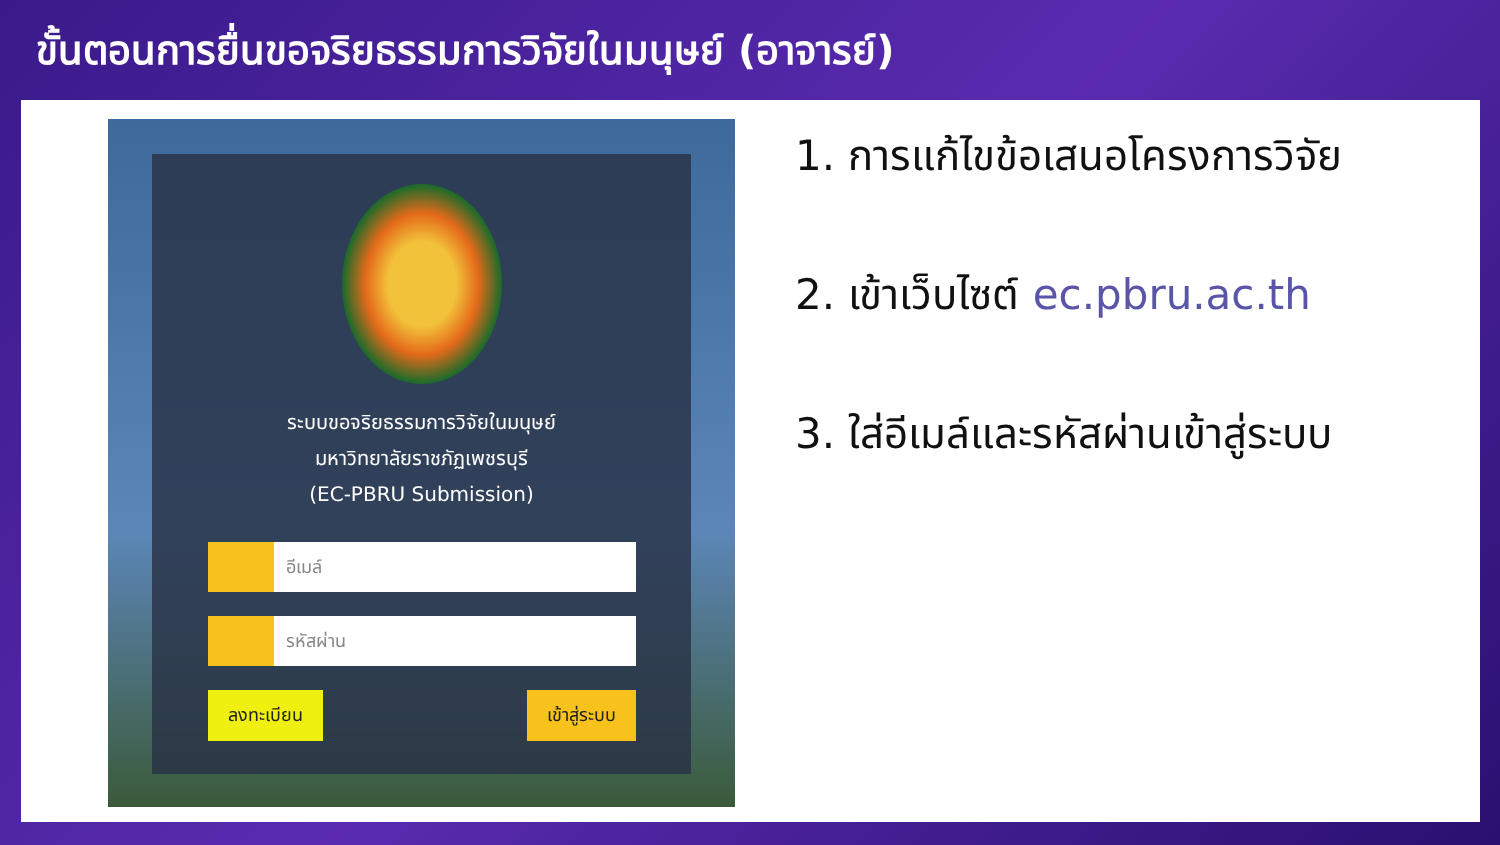ขั้นตอนการยื่นขอจริยธรรมการวิจัยในมนุษย์ (อาจารย์)
ระบบขอจริยธรรมการวิจัยในมนุษย์
มหาวิทยาลัยราชภัฏเพชรบุรี
(EC-PBRU Submission)
อีเมล์
รหัสผ่าน
ลงทะเบียน เข้าสู่ระบบ
1. การแก้ไขข้อเสนอโครงการวิจัย
2. เข้าเว็บไซต์ ec.pbru.ac.th
3. ใส่อีเมล์และรหัสผ่านเข้าสู่ระบบ